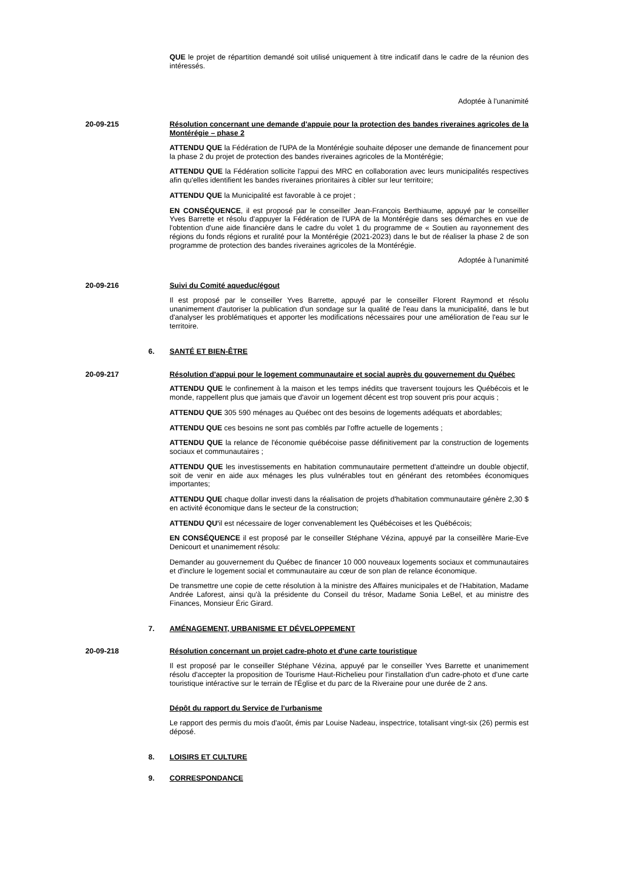QUE le projet de répartition demandé soit utilisé uniquement à titre indicatif dans le cadre de la réunion des intéressés.
Adoptée à l'unanimité
20-09-215 Résolution concernant une demande d'appuie pour la protection des bandes riveraines agricoles de la Montérégie – phase 2
ATTENDU QUE la Fédération de l'UPA de la Montérégie souhaite déposer une demande de financement pour la phase 2 du projet de protection des bandes riveraines agricoles de la Montérégie;
ATTENDU QUE la Fédération sollicite l'appui des MRC en collaboration avec leurs municipalités respectives afin qu'elles identifient les bandes riveraines prioritaires à cibler sur leur territoire;
ATTENDU QUE la Municipalité est favorable à ce projet ;
EN CONSÉQUENCE, il est proposé par le conseiller Jean-François Berthiaume, appuyé par le conseiller Yves Barrette et résolu d'appuyer la Fédération de l'UPA de la Montérégie dans ses démarches en vue de l'obtention d'une aide financière dans le cadre du volet 1 du programme de « Soutien au rayonnement des régions du fonds régions et ruralité pour la Montérégie (2021-2023) dans le but de réaliser la phase 2 de son programme de protection des bandes riveraines agricoles de la Montérégie.
Adoptée à l'unanimité
20-09-216 Suivi du Comité aqueduc/égout
Il est proposé par le conseiller Yves Barrette, appuyé par le conseiller Florent Raymond et résolu unanimement d'autoriser la publication d'un sondage sur la qualité de l'eau dans la municipalité, dans le but d'analyser les problématiques et apporter les modifications nécessaires pour une amélioration de l'eau sur le territoire.
6. SANTÉ ET BIEN-ÊTRE
20-09-217 Résolution d'appui pour le logement communautaire et social auprès du gouvernement du Québec
ATTENDU QUE le confinement à la maison et les temps inédits que traversent toujours les Québécois et le monde, rappellent plus que jamais que d'avoir un logement décent est trop souvent pris pour acquis ;
ATTENDU QUE 305 590 ménages au Québec ont des besoins de logements adéquats et abordables;
ATTENDU QUE ces besoins ne sont pas comblés par l'offre actuelle de logements ;
ATTENDU QUE la relance de l'économie québécoise passe définitivement par la construction de logements sociaux et communautaires ;
ATTENDU QUE les investissements en habitation communautaire permettent d'atteindre un double objectif, soit de venir en aide aux ménages les plus vulnérables tout en générant des retombées économiques importantes;
ATTENDU QUE chaque dollar investi dans la réalisation de projets d'habitation communautaire génère 2,30 $ en activité économique dans le secteur de la construction;
ATTENDU QU'il est nécessaire de loger convenablement les Québécoises et les Québécois;
EN CONSÉQUENCE il est proposé par le conseiller Stéphane Vézina, appuyé par la conseillère Marie-Eve Denicourt et unanimement résolu:
Demander au gouvernement du Québec de financer 10 000 nouveaux logements sociaux et communautaires et d'inclure le logement social et communautaire au cœur de son plan de relance économique.
De transmettre une copie de cette résolution à la ministre des Affaires municipales et de l'Habitation, Madame Andrée Laforest, ainsi qu'à la présidente du Conseil du trésor, Madame Sonia LeBel, et au ministre des Finances, Monsieur Éric Girard.
7. AMÉNAGEMENT, URBANISME ET DÉVELOPPEMENT
20-09-218 Résolution concernant un projet cadre-photo et d'une carte touristique
Il est proposé par le conseiller Stéphane Vézina, appuyé par le conseiller Yves Barrette et unanimement résolu d'accepter la proposition de Tourisme Haut-Richelieu pour l'installation d'un cadre-photo et d'une carte touristique intéractive sur le terrain de l'Église et du parc de la Riveraine pour une durée de 2 ans.
Dépôt du rapport du Service de l'urbanisme
Le rapport des permis du mois d'août, émis par Louise Nadeau, inspectrice, totalisant vingt-six (26) permis est déposé.
8. LOISIRS ET CULTURE
9. CORRESPONDANCE